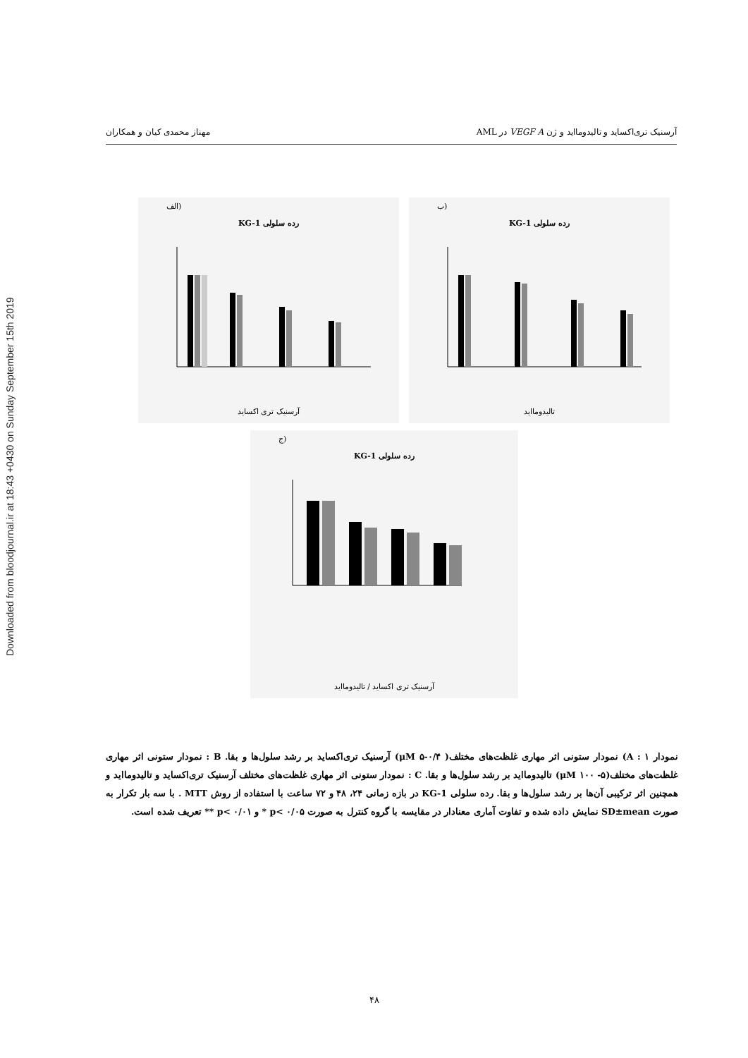Downloaded from bloodjournal.ir at 18:43 +0430 on Sunday September 15th 2019
آرسنیک تری‌اکساید و تالیدومااید و ژن VEGF A در AML مهناز محمدی کیان و همکاران
(الف
رده سلولی KG-1
آرسنیک تری اکساید
(ب
رده سلولی KG-1
تالیدومااید
(ج
رده سلولی KG-1
آرسنیک تری اکساید / تالیدومااید
نمودار ۱ : A) نمودار ستونی اثر مهاری غلظت‌های مختلف( μM ۵-۰/۴) آرسنیک تری‌اکساید بر رشد سلول‌ها و بقا. B : نمودار ستونی اثر مهاری غلظت‌های مختلف(μM ۱۰۰ -۵) تالیدومااید بر رشد سلول‌ها و بقا. C : نمودار ستونی اثر مهاری غلظت‌های مختلف آرسنیک تری‌اکساید و تالیدومااید و همچنین اثر ترکیبی آن‌ها بر رشد سلول‌ها و بقا. رده سلولی KG-1 در بازه زمانی ۲۴، ۴۸ و ۷۲ ساعت با استفاده از روش MTT . با سه بار تکرار به صورت SD±mean نمایش داده شده و تفاوت آماری معنادار در مقایسه با گروه کنترل به صورت p< ۰/۰۵ * و p< ۰/۰۱ ** تعریف شده است.
۴۸